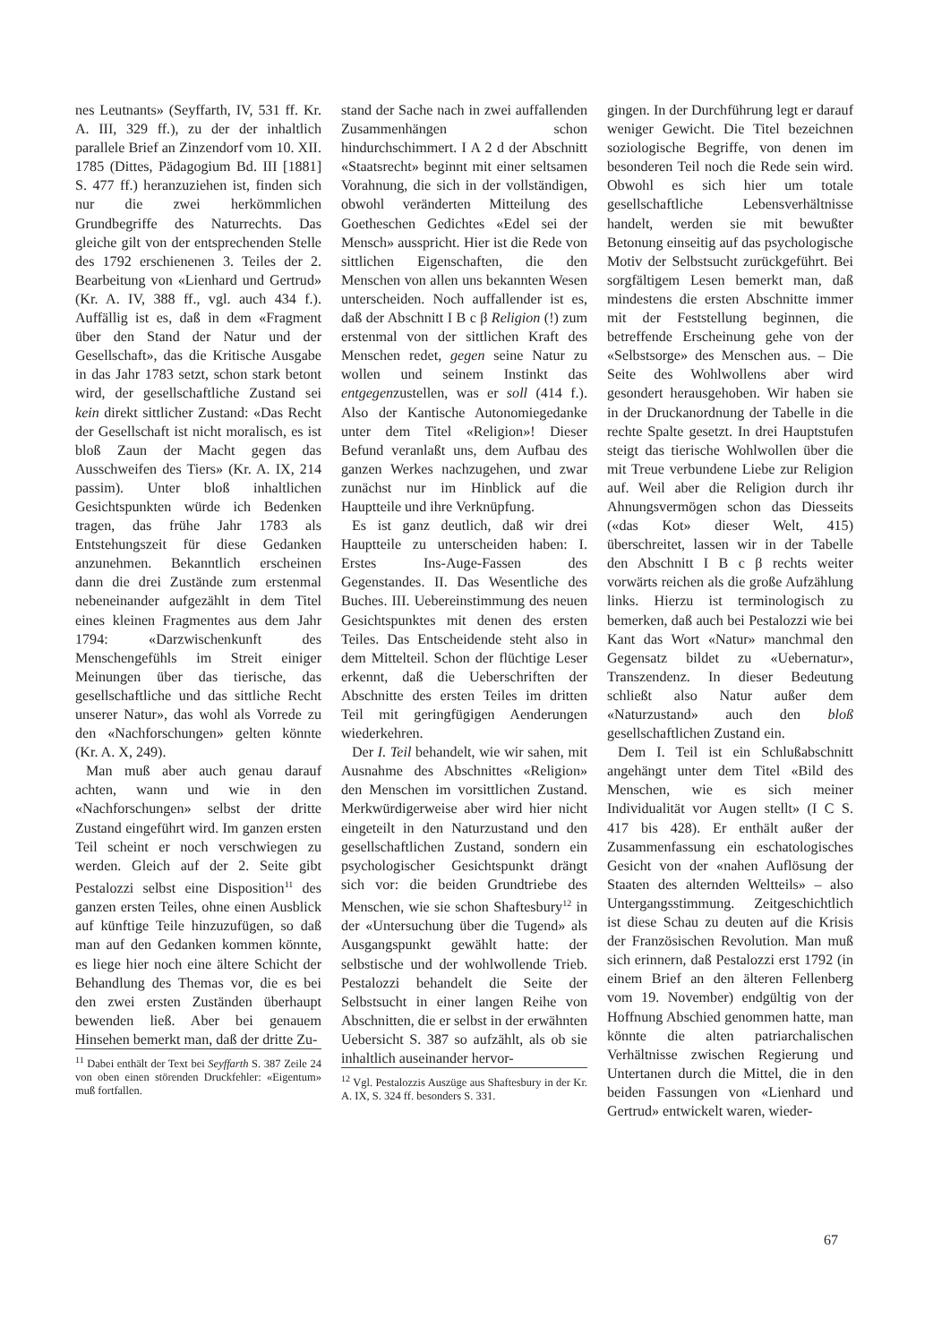nes Leutnants» (Seyffarth, IV, 531 ff. Kr. A. III, 329 ff.), zu der der inhaltlich parallele Brief an Zinzendorf vom 10. XII. 1785 (Dittes, Pädagogium Bd. III [1881] S. 477 ff.) heranzuziehen ist, finden sich nur die zwei herkömmlichen Grundbegriffe des Naturrechts. Das gleiche gilt von der entsprechenden Stelle des 1792 erschienenen 3. Teiles der 2. Bearbeitung von «Lienhard und Gertrud» (Kr. A. IV, 388 ff., vgl. auch 434 f.). Auffällig ist es, daß in dem «Fragment über den Stand der Natur und der Gesellschaft», das die Kritische Ausgabe in das Jahr 1783 setzt, schon stark betont wird, der gesellschaftliche Zustand sei kein direkt sittlicher Zustand: «Das Recht der Gesellschaft ist nicht moralisch, es ist bloß Zaun der Macht gegen das Ausschweifen des Tiers» (Kr. A. IX, 214 passim). Unter bloß inhaltlichen Gesichtspunkten würde ich Bedenken tragen, das frühe Jahr 1783 als Entstehungszeit für diese Gedanken anzunehmen. Bekanntlich erscheinen dann die drei Zustände zum erstenmal nebeneinander aufgezählt in dem Titel eines kleinen Fragmentes aus dem Jahr 1794: «Darzwischenkunft des Menschengefühls im Streit einiger Meinungen über das tierische, das gesellschaftliche und das sittliche Recht unserer Natur», das wohl als Vorrede zu den «Nachforschungen» gelten könnte (Kr. A. X, 249).
Man muß aber auch genau darauf achten, wann und wie in den «Nachforschungen» selbst der dritte Zustand eingeführt wird. Im ganzen ersten Teil scheint er noch verschwiegen zu werden. Gleich auf der 2. Seite gibt Pestalozzi selbst eine Disposition<sup>11</sup> des ganzen ersten Teiles, ohne einen Ausblick auf künftige Teile hinzuzufügen, so daß man auf den Gedanken kommen könnte, es liege hier noch eine ältere Schicht der Behandlung des Themas vor, die es bei den zwei ersten Zuständen überhaupt bewenden ließ. Aber bei genauem Hinsehen bemerkt man, daß der dritte Zu-
<sup>11</sup> Dabei enthält der Text bei Seyffarth S. 387 Zeile 24 von oben einen störenden Druckfehler: «Eigentum» muß fortfallen.
stand der Sache nach in zwei auffallenden Zusammenhängen schon hindurchschimmert. I A 2 d der Abschnitt «Staatsrecht» beginnt mit einer seltsamen Vorahnung, die sich in der vollständigen, obwohl veränderten Mitteilung des Goetheschen Gedichtes «Edel sei der Mensch» ausspricht. Hier ist die Rede von sittlichen Eigenschaften, die den Menschen von allen uns bekannten Wesen unterscheiden. Noch auffallender ist es, daß der Abschnitt I B c β Religion (!) zum erstenmal von der sittlichen Kraft des Menschen redet, gegen seine Natur zu wollen und seinem Instinkt das entgegenzustellen, was er soll (414 f.). Also der Kantische Autonomiegedanke unter dem Titel «Religion»! Dieser Befund veranlaßt uns, dem Aufbau des ganzen Werkes nachzugehen, und zwar zunächst nur im Hinblick auf die Hauptteile und ihre Verknüpfung.
Es ist ganz deutlich, daß wir drei Hauptteile zu unterscheiden haben: I. Erstes Ins-Auge-Fassen des Gegenstandes. II. Das Wesentliche des Buches. III. Uebereinstimmung des neuen Gesichtspunktes mit denen des ersten Teiles. Das Entscheidende steht also in dem Mittelteil. Schon der flüchtige Leser erkennt, daß die Ueberschriften der Abschnitte des ersten Teiles im dritten Teil mit geringfügigen Aenderungen wiederkehren.
Der I. Teil behandelt, wie wir sahen, mit Ausnahme des Abschnittes «Religion» den Menschen im vorsittlichen Zustand. Merkwürdigerweise aber wird hier nicht eingeteilt in den Naturzustand und den gesellschaftlichen Zustand, sondern ein psychologischer Gesichtspunkt drängt sich vor: die beiden Grundtriebe des Menschen, wie sie schon Shaftesbury<sup>12</sup> in der «Untersuchung über die Tugend» als Ausgangspunkt gewählt hatte: der selbstische und der wohlwollende Trieb. Pestalozzi behandelt die Seite der Selbstsucht in einer langen Reihe von Abschnitten, die er selbst in der erwähnten Uebersicht S. 387 so aufzählt, als ob sie inhaltlich auseinander hervor-
<sup>12</sup> Vgl. Pestalozzis Auszüge aus Shaftesbury in der Kr. A. IX, S. 324 ff. besonders S. 331.
gingen. In der Durchführung legt er darauf weniger Gewicht. Die Titel bezeichnen soziologische Begriffe, von denen im besonderen Teil noch die Rede sein wird. Obwohl es sich hier um totale gesellschaftliche Lebensverhältnisse handelt, werden sie mit bewußter Betonung einseitig auf das psychologische Motiv der Selbstsucht zurückgeführt. Bei sorgfältigem Lesen bemerkt man, daß mindestens die ersten Abschnitte immer mit der Feststellung beginnen, die betreffende Erscheinung gehe von der «Selbstsorge» des Menschen aus. – Die Seite des Wohlwollens aber wird gesondert herausgehoben. Wir haben sie in der Druckanordnung der Tabelle in die rechte Spalte gesetzt. In drei Hauptstufen steigt das tierische Wohlwollen über die mit Treue verbundene Liebe zur Religion auf. Weil aber die Religion durch ihr Ahnungsvermögen schon das Diesseits («das Kot» dieser Welt, 415) überschreitet, lassen wir in der Tabelle den Abschnitt I B c β rechts weiter vorwärts reichen als die große Aufzählung links. Hierzu ist terminologisch zu bemerken, daß auch bei Pestalozzi wie bei Kant das Wort «Natur» manchmal den Gegensatz bildet zu «Uebernatur», Transzendenz. In dieser Bedeutung schließt also Natur außer dem «Naturzustand» auch den bloß gesellschaftlichen Zustand ein.
Dem I. Teil ist ein Schlußabschnitt angehängt unter dem Titel «Bild des Menschen, wie es sich meiner Individualität vor Augen stellt» (I C S. 417 bis 428). Er enthält außer der Zusammenfassung ein eschatologisches Gesicht von der «nahen Auflösung der Staaten des alternden Weltteils» – also Untergangsstimmung. Zeitgeschichtlich ist diese Schau zu deuten auf die Krisis der Französischen Revolution. Man muß sich erinnern, daß Pestalozzi erst 1792 (in einem Brief an den älteren Fellenberg vom 19. November) endgültig von der Hoffnung Abschied genommen hatte, man könnte die alten patriarchalischen Verhältnisse zwischen Regierung und Untertanen durch die Mittel, die in den beiden Fassungen von «Lienhard und Gertrud» entwickelt waren, wieder-
67